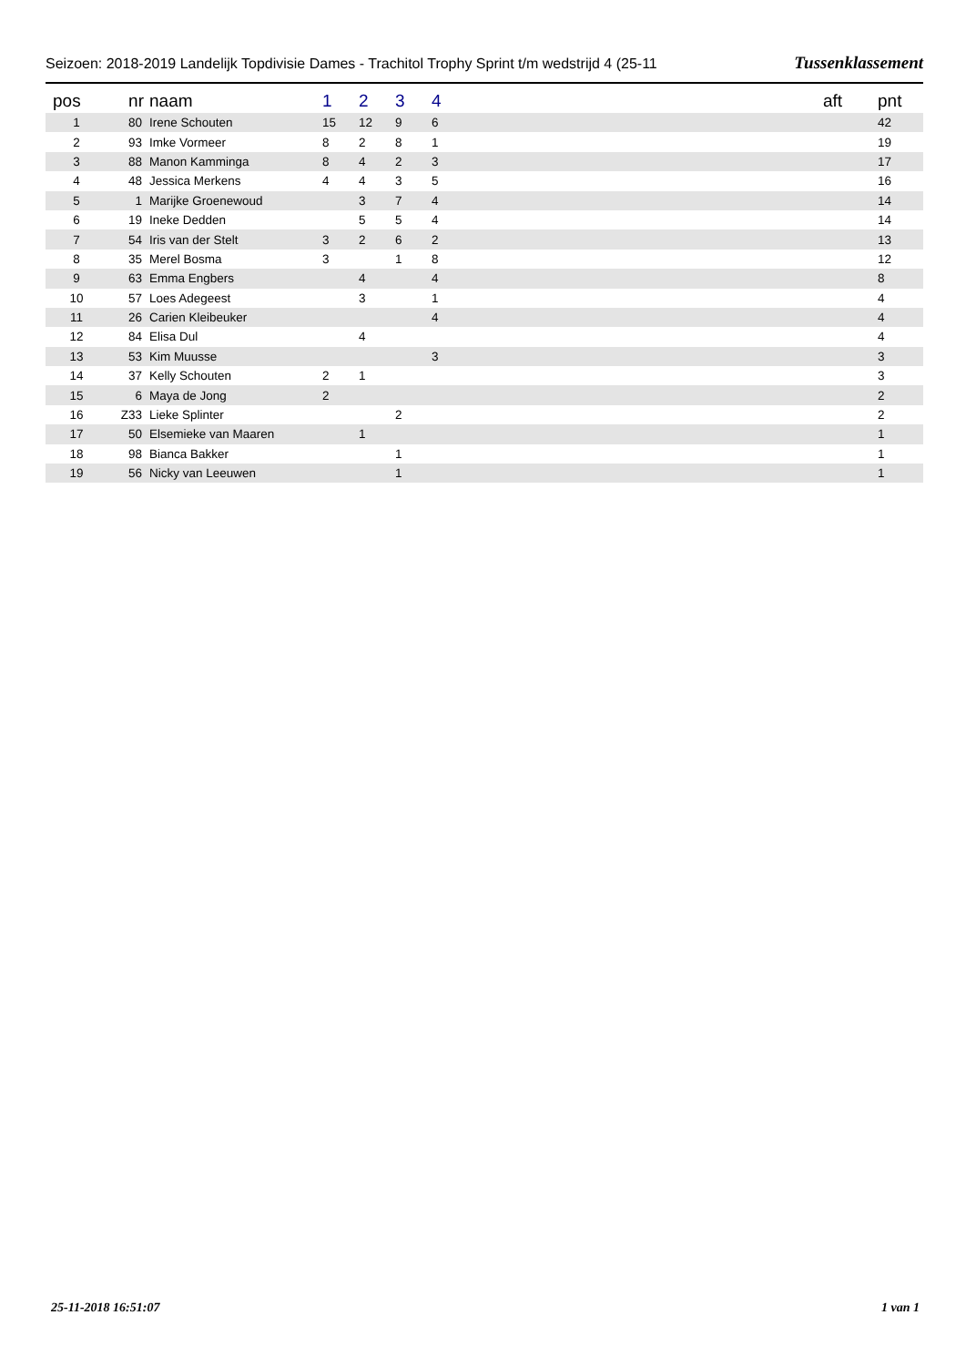Seizoen: 2018-2019 Landelijk Topdivisie Dames - Trachitol Trophy Sprint t/m wedstrijd 4 (25-11 Tussenklassement
| pos | nr | naam | 1 | 2 | 3 | 4 | | aft | pnt |
| --- | --- | --- | --- | --- | --- | --- | --- | --- | --- |
| 1 | 80 | Irene Schouten | 15 | 12 | 9 | 6 | | | 42 |
| 2 | 93 | Imke Vormeer | 8 | 2 | 8 | 1 | | | 19 |
| 3 | 88 | Manon Kamminga | 8 | 4 | 2 | 3 | | | 17 |
| 4 | 48 | Jessica Merkens | 4 | 4 | 3 | 5 | | | 16 |
| 5 | 1 | Marijke Groenewoud | | 3 | 7 | 4 | | | 14 |
| 6 | 19 | Ineke Dedden | | 5 | 5 | 4 | | | 14 |
| 7 | 54 | Iris van der Stelt | 3 | 2 | 6 | 2 | | | 13 |
| 8 | 35 | Merel Bosma | 3 | | 1 | 8 | | | 12 |
| 9 | 63 | Emma Engbers | | 4 | | 4 | | | 8 |
| 10 | 57 | Loes Adegeest | | 3 | | 1 | | | 4 |
| 11 | 26 | Carien Kleibeuker | | | | 4 | | | 4 |
| 12 | 84 | Elisa Dul | | 4 | | | | | 4 |
| 13 | 53 | Kim Muusse | | | | 3 | | | 3 |
| 14 | 37 | Kelly Schouten | 2 | 1 | | | | | 3 |
| 15 | 6 | Maya de Jong | 2 | | | | | | 2 |
| 16 | Z33 | Lieke Splinter | | | 2 | | | | 2 |
| 17 | 50 | Elsemieke van Maaren | | 1 | | | | | 1 |
| 18 | 98 | Bianca Bakker | | | 1 | | | | 1 |
| 19 | 56 | Nicky van Leeuwen | | | 1 | | | | 1 |
25-11-2018 16:51:07 1 van 1